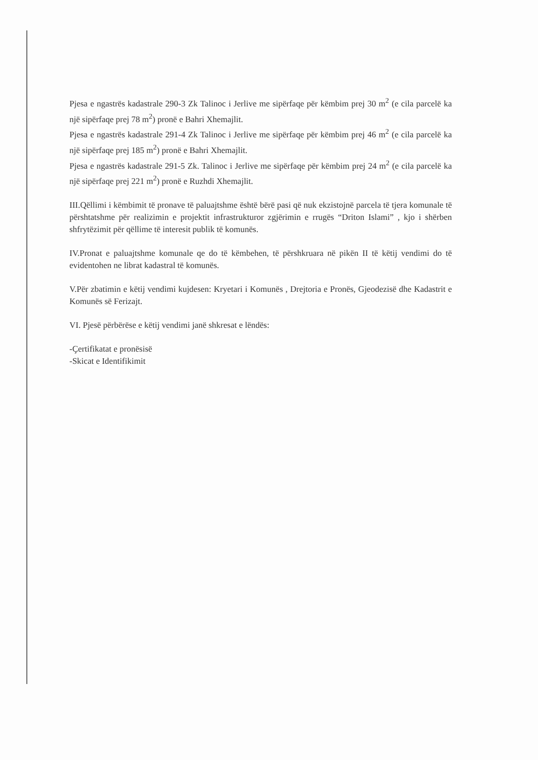Pjesa e ngastrës kadastrale 290-3 Zk Talinoc i Jerlive me sipërfaqe për këmbim prej 30 m<sup>2</sup> (e cila parcelë ka një sipërfaqe prej 78 m<sup>2</sup>) pronë e Bahri Xhemajlit.
Pjesa e ngastrës kadastrale 291-4 Zk Talinoc i Jerlive me sipërfaqe për këmbim prej 46 m<sup>2</sup> (e cila parcelë ka një sipërfaqe prej 185 m<sup>2</sup>) pronë e Bahri Xhemajlit.
Pjesa e ngastrës kadastrale 291-5 Zk. Talinoc i Jerlive me sipërfaqe për këmbim prej 24 m<sup>2</sup> (e cila parcelë ka një sipërfaqe prej 221 m<sup>2</sup>) pronë e Ruzhdi Xhemajlit.
III.Qëllimi i këmbimit të pronave të paluajtshme është bërë pasi që nuk ekzistojnë parcela të tjera komunale të përshtatshme për realizimin e projektit infrastrukturor zgjërimin e rrugës “Driton Islami” , kjo i shërben shfrytëzimit për qëllime të interesit publik të komunës.
IV.Pronat e paluajtshme komunale qe do të këmbehen, të përshkruara në pikën II të këtij vendimi do të evidentohen ne librat kadastral të komunës.
V.Për zbatimin e këtij vendimi kujdesen: Kryetari i Komunës , Drejtoria e Pronës, Gjeodezisë dhe Kadastrit e Komunës së Ferizajt.
VI. Pjesë përbërëse e këtij vendimi janë shkresat e lëndës:
-Çertifikatat e pronësisë
-Skicat e Identifikimit